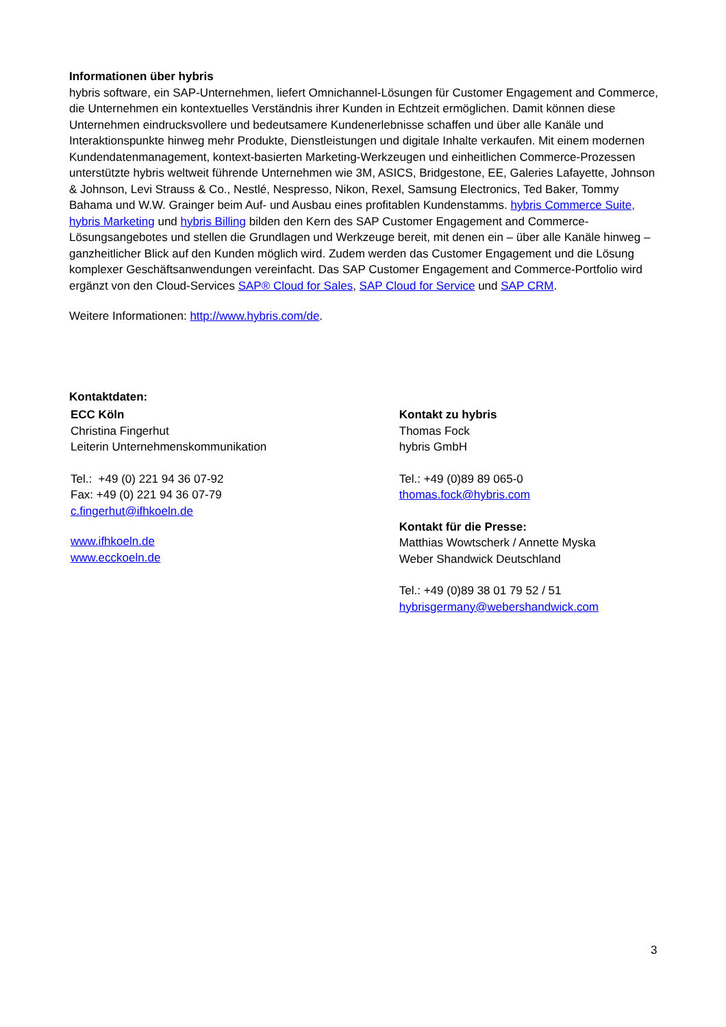Informationen über hybris
hybris software, ein SAP-Unternehmen, liefert Omnichannel-Lösungen für Customer Engagement and Commerce, die Unternehmen ein kontextuelles Verständnis ihrer Kunden in Echtzeit ermöglichen. Damit können diese Unternehmen eindrucksvollere und bedeutsamere Kundenerlebnisse schaffen und über alle Kanäle und Interaktionspunkte hinweg mehr Produkte, Dienstleistungen und digitale Inhalte verkaufen. Mit einem modernen Kundendatenmanagement, kontext-basierten Marketing-Werkzeugen und einheitlichen Commerce-Prozessen unterstützte hybris weltweit führende Unternehmen wie 3M, ASICS, Bridgestone, EE, Galeries Lafayette, Johnson & Johnson, Levi Strauss & Co., Nestlé, Nespresso, Nikon, Rexel, Samsung Electronics, Ted Baker, Tommy Bahama und W.W. Grainger beim Auf- und Ausbau eines profitablen Kundenstamms. hybris Commerce Suite, hybris Marketing und hybris Billing bilden den Kern des SAP Customer Engagement and Commerce-Lösungsangebotes und stellen die Grundlagen und Werkzeuge bereit, mit denen ein – über alle Kanäle hinweg – ganzheitlicher Blick auf den Kunden möglich wird. Zudem werden das Customer Engagement und die Lösung komplexer Geschäftsanwendungen vereinfacht. Das SAP Customer Engagement and Commerce-Portfolio wird ergänzt von den Cloud-Services SAP® Cloud for Sales, SAP Cloud for Service und SAP CRM.
Weitere Informationen: http://www.hybris.com/de.
Kontaktdaten:
ECC Köln
Christina Fingerhut
Leiterin Unternehmenskommunikation
Tel.: +49 (0) 221 94 36 07-92
Fax: +49 (0) 221 94 36 07-79
c.fingerhut@ifhkoeln.de
www.ifhkoeln.de
www.ecckoeln.de
Kontakt zu hybris
Thomas Fock
hybris GmbH
Tel.: +49 (0)89 89 065-0
thomas.fock@hybris.com
Kontakt für die Presse:
Matthias Wowtscherk / Annette Myska
Weber Shandwick Deutschland
Tel.: +49 (0)89 38 01 79 52 / 51
hybrisgermany@webershandwick.com
3